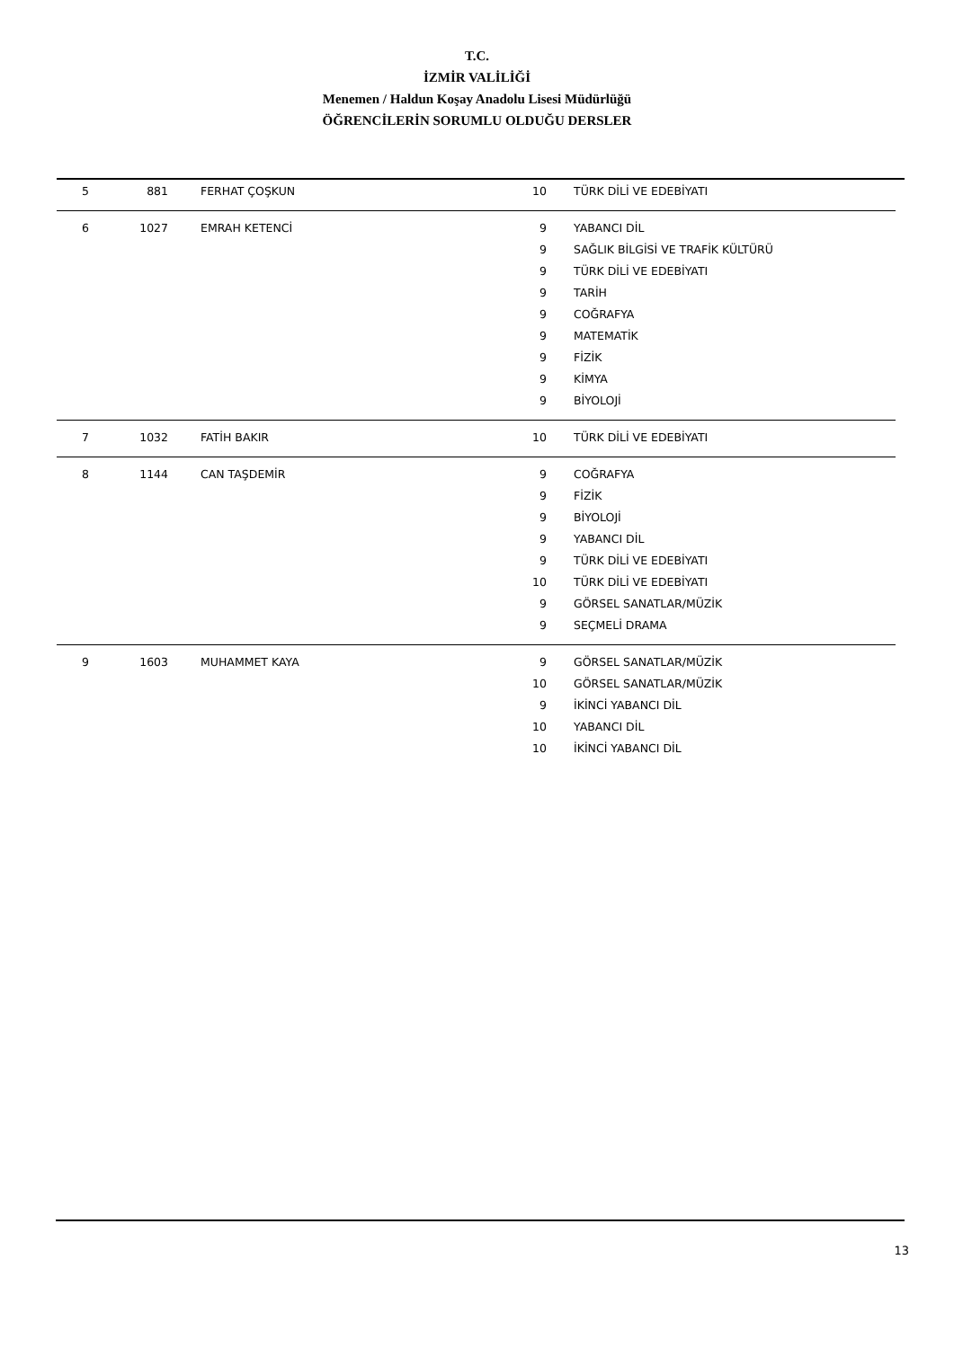T.C.
İZMİR VALİLİĞİ
Menemen / Haldun Koşay Anadolu Lisesi Müdürlüğü
ÖĞRENCİLERİN SORUMLU OLDUĞU DERSLER
| 5 | 881 | FERHAT ÇOŞKUN | 10 | TÜRK DİLİ VE EDEBİYATI |
| 6 | 1027 | EMRAH KETENCİ | 9 | YABANCI DİL |
| | | | 9 | SAĞLIK BİLGİSİ VE TRAFİK KÜLTÜRÜ |
| | | | 9 | TÜRK DİLİ VE EDEBİYATI |
| | | | 9 | TARİH |
| | | | 9 | COĞRAFYA |
| | | | 9 | MATEMATİK |
| | | | 9 | FİZİK |
| | | | 9 | KİMYA |
| | | | 9 | BİYOLOJİ |
| 7 | 1032 | FATİH BAKIR | 10 | TÜRK DİLİ VE EDEBİYATI |
| 8 | 1144 | CAN TAŞDEMİR | 9 | COĞRAFYA |
| | | | 9 | FİZİK |
| | | | 9 | BİYOLOJİ |
| | | | 9 | YABANCI DİL |
| | | | 9 | TÜRK DİLİ VE EDEBİYATI |
| | | | 10 | TÜRK DİLİ VE EDEBİYATI |
| | | | 9 | GÖRSEL SANATLAR/MÜZİK |
| | | | 9 | SEÇMELİ DRAMA |
| 9 | 1603 | MUHAMMET KAYA | 9 | GÖRSEL SANATLAR/MÜZİK |
| | | | 10 | GÖRSEL SANATLAR/MÜZİK |
| | | | 9 | İKİNCİ YABANCI DİL |
| | | | 10 | YABANCI DİL |
| | | | 10 | İKİNCİ YABANCI DİL |
13